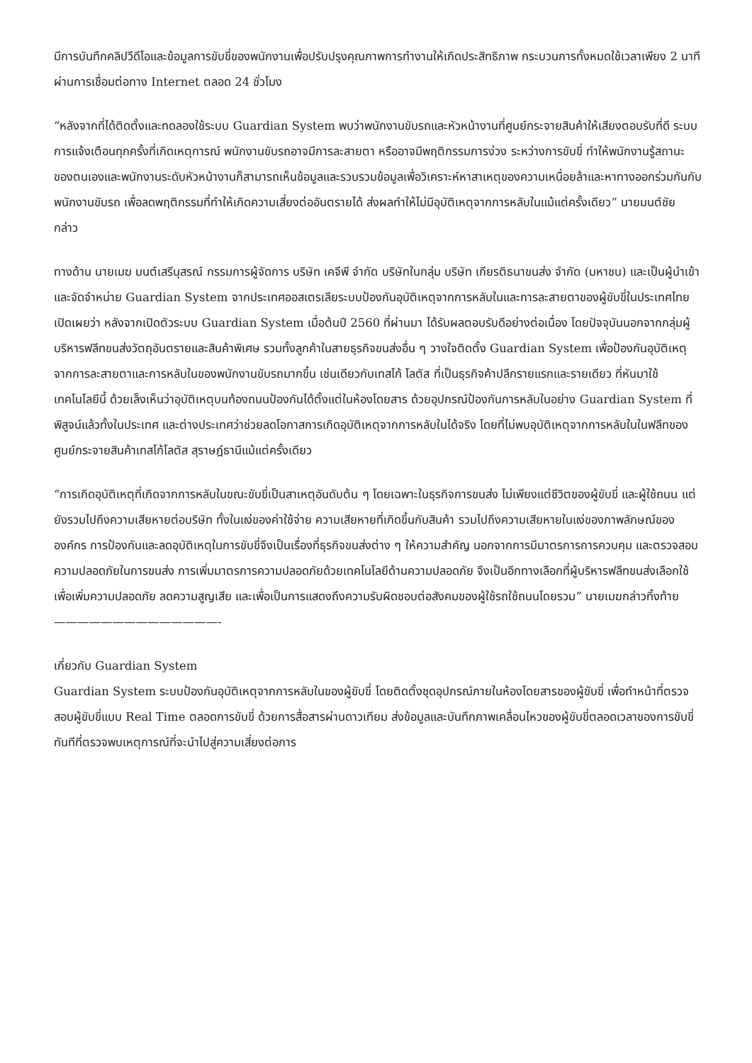มีการบันทึกคลิปวีดีโอและข้อมูลการขับขี่ของพนักงานเพื่อปรับปรุงคุณภาพการทำงานให้เกิดประสิทธิภาพ กระบวนการทั้งหมดใช้เวลาเพียง 2 นาที ผ่านการเชื่อมต่อทาง Internet ตลอด 24 ชั่วโมง
“หลังจากที่ได้ติดตั้งและทดลองใช้ระบบ Guardian System พบว่าพนักงานขับรถและหัวหน้างานที่ศูนย์กระจายสินค้าให้เสียงตอบรับที่ดี ระบบการแจ้งเตือนทุกครั้งที่เกิดเหตุการณ์ พนักงานขับรถอาจมีการละสายตา หรืออาจมีพฤติกรรมการง่วง ระหว่างการขับขี่ ทำให้พนักงานรู้สถานะของตนเองและพนักงานระดับหัวหน้างานก็สามารถเห็นข้อมูลและรวบรวมข้อมูลเพื่อวิเคราะห์หาสาเหตุของความเหนื่อยล้าและหาทางออกร่วมกันกับพนักงานขับรถ เพื่อลดพฤติกรรมที่ทำให้เกิดความเสี่ยงต่ออันตรายได้ ส่งผลทำให้ไม่มีอุบัติเหตุจากการหลับในแม้แต่ครั้งเดียว” นายมนต์ชัย กล่าว
ทางด้าน นายเมฆ มนต์เสรีนุสรณ์ กรรมการผู้จัดการ บริษัท เคจีพี จำกัด บริษัทในกลุ่ม บริษัท เกียรติธนาขนส่ง จำกัด (มหาชน) และเป็นผู้นำเข้าและจัดจำหน่าย Guardian System จากประเทศออสเตรเลียระบบป้องกันอุบัติเหตุจากการหลับในและการละสายตาของผู้ขับขี่ในประเทศไทย เปิดเผยว่า หลังจากเปิดตัวระบบ Guardian System เมื่อต้นปี 2560 ที่ผ่านมา ได้รับผลตอบรับดีอย่างต่อเนื่อง โดยปัจจุบันนอกจากกลุ่มผู้บริหารฟลีทขนส่งวัตถุอันตรายและสินค้าพิเศษ รวมทั้งลูกค้าในสายธุรกิจขนส่งอื่น ๆ วางใจติดตั้ง Guardian System เพื่อป้องกันอุบัติเหตุจากการละสายตาและการหลับในของพนักงานขับรถมากขึ้น เช่นเดียวกับเทสโก้ โลตัส ที่เป็นธุรกิจค้าปลีกรายแรกและรายเดียว ที่หันมาใช้เทคโนโลยีนี้ ด้วยเล็งเห็นว่าอุบัติเหตุบนท้องถนนป้องกันได้ตั้งแต่ในห้องโดยสาร ด้วยอุปกรณ์ป้องกันการหลับในอย่าง Guardian System ที่พิสูจน์แล้วทั้งในประเทศ และต่างประเทศว่าช่วยลดโอกาสการเกิดอุบัติเหตุจากการหลับในได้จริง โดยที่ไม่พบอุบัติเหตุจากการหลับในในฟลีทของศูนย์กระจายสินค้าเทสโก้โลตัส สุราษฎ์ธานีแม้แต่ครั้งเดียว
“การเกิดอุบัติเหตุที่เกิดจากการหลับในขณะขับขี่เป็นสาเหตุอันดับต้น ๆ โดยเฉพาะในธุรกิจการขนส่ง ไม่เพียงแต่ชีวิตของผู้ขับขี่ และผู้ใช้ถนน แต่ยังรวมไปถึงความเสียหายต่อบริษัท ทั้งในแง่ของค่าใช้จ่าย ความเสียหายที่เกิดขึ้นกับสินค้า รวมไปถึงความเสียหายในแง่ของภาพลักษณ์ขององค์กร การป้องกันและลดอุบัติเหตุในการขับขี่จึงเป็นเรื่องที่ธุรกิจขนส่งต่าง ๆ ให้ความสำคัญ นอกจากการมีมาตรการการควบคุม และตรวจสอบความปลอดภัยในการขนส่ง การเพิ่มมาตรการความปลอดภัยด้วยเทคโนโลยีด้านความปลอดภัย จึงเป็นอีกทางเลือกที่ผู้บริหารฟลีทขนส่งเลือกใช้ เพื่อเพิ่มความปลอดภัย ลดความสูญเสีย และเพื่อเป็นการแสดงถึงความรับผิดชอบต่อสังคมของผู้ใช้รถใช้ถนนโดยรวม” นายเมฆกล่าวทิ้งท้าย
——————————————-
เกี่ยวกับ Guardian System
Guardian System ระบบป้องกันอุบัติเหตุจากการหลับในของผู้ขับขี่ โดยติดตั้งชุดอุปกรณ์ภายในห้องโดยสารของผู้ขับขี่ เพื่อทำหน้าที่ตรวจสอบผู้ขับขี่แบบ Real Time ตลอดการขับขี่ ด้วยการสื่อสารผ่านดาวเทียม ส่งข้อมูลและบันทึกภาพเคลื่อนไหวของผู้ขับขี่ตลอดเวลาของการขับขี่ ทันทีที่ตรวจพบเหตุการณ์ที่จะนำไปสู่ความเสี่ยงต่อการ